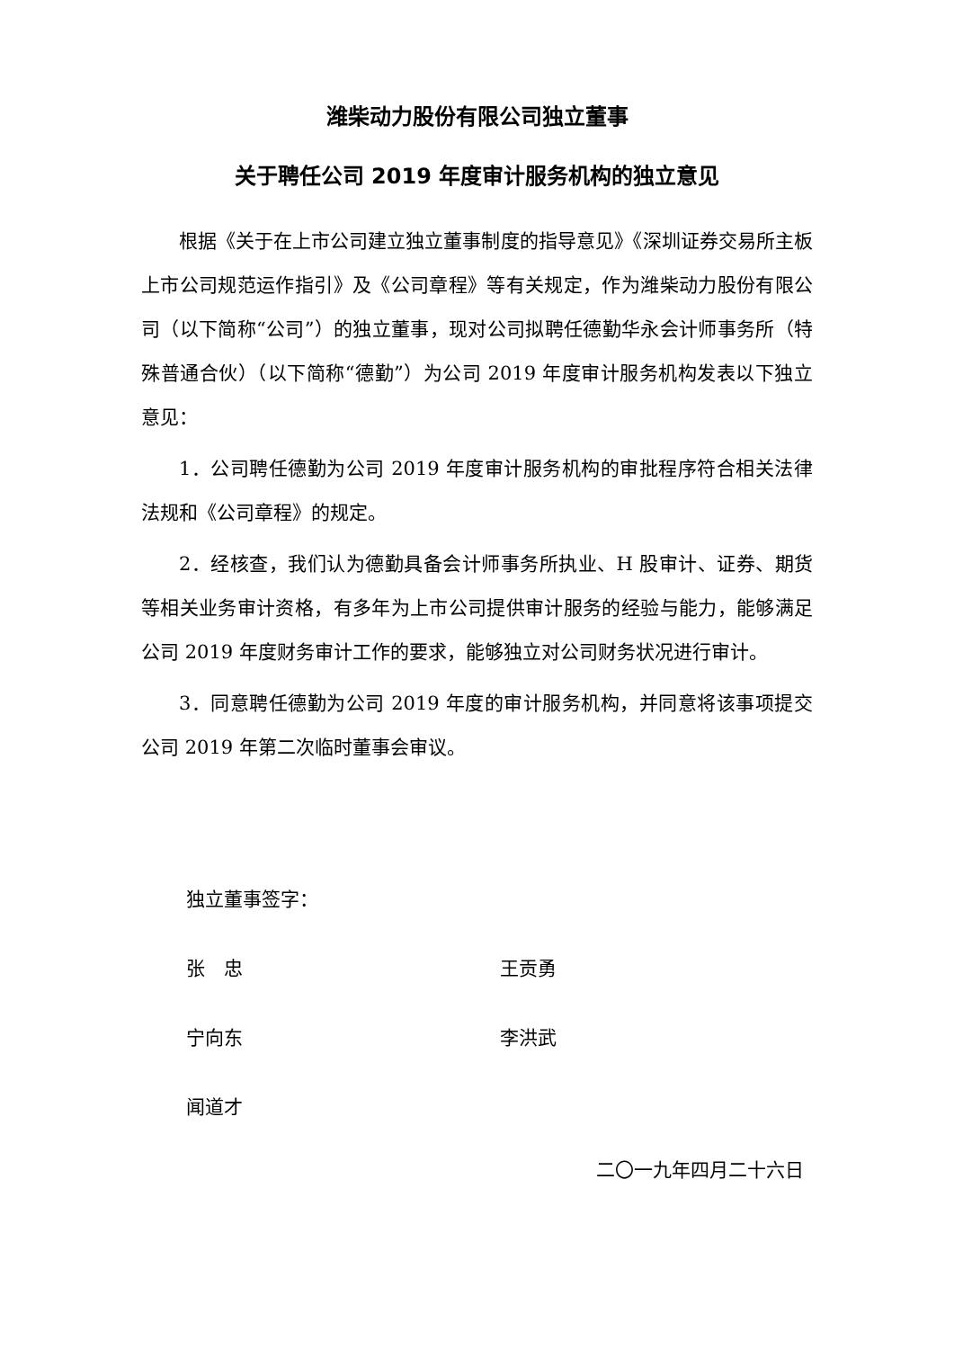潍柴动力股份有限公司独立董事
关于聘任公司 2019 年度审计服务机构的独立意见
根据《关于在上市公司建立独立董事制度的指导意见》《深圳证券交易所主板上市公司规范运作指引》及《公司章程》等有关规定，作为潍柴动力股份有限公司（以下简称“公司”）的独立董事，现对公司拟聘任德勤华永会计师事务所（特殊普通合伙）（以下简称“德勤”）为公司 2019 年度审计服务机构发表以下独立意见：
1．公司聘任德勤为公司 2019 年度审计服务机构的审批程序符合相关法律法规和《公司章程》的规定。
2．经核查，我们认为德勤具备会计师事务所执业、H 股审计、证券、期货等相关业务审计资格，有多年为上市公司提供审计服务的经验与能力，能够满足公司 2019 年度财务审计工作的要求，能够独立对公司财务状况进行审计。
3．同意聘任德勤为公司 2019 年度的审计服务机构，并同意将该事项提交公司 2019 年第二次临时董事会审议。
独立董事签字：
张　忠 王贡勇
宁向东 李洪武
闻道才
二〇一九年四月二十六日